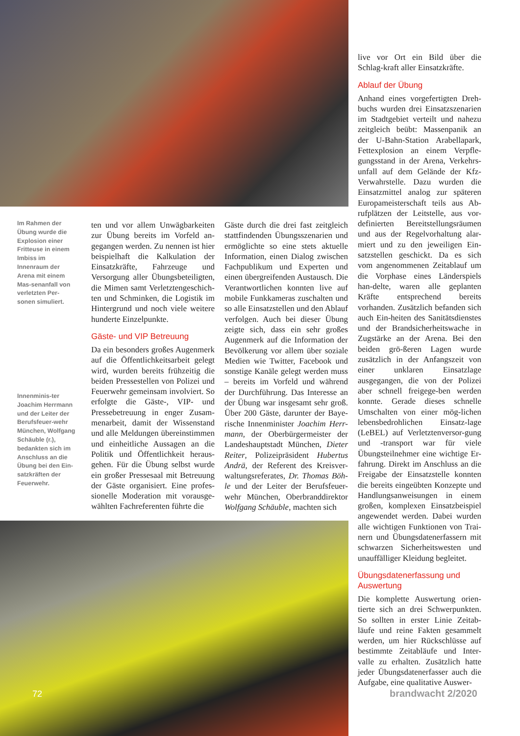Im Rahmen der Übung wurde die Explosion einer Fritteuse in einem Imbiss im Innenraum der Arena mit einem Mas-senanfall von verletzten Per-sonen simuliert.
ten und vor allem Unwägbarkeiten zur Übung bereits im Vorfeld an-gegangen werden. Zu nennen ist hier beispielhaft die Kalkulation der Einsatzkräfte, Fahrzeuge und Versorgung aller Übungsbeteiligten, die Mimen samt Verletztengeschich-ten und Schminken, die Logistik im Hintergrund und noch viele weitere hunderte Einzelpunkte.
Gäste- und VIP Betreuung
Da ein besonders großes Augenmerk auf die Öffentlichkeitsarbeit gelegt wird, wurden bereits frühzeitig die beiden Pressestellen von Polizei und Feuerwehr gemeinsam involviert. So erfolgte die Gäste-, VIP- und Pressebetreuung in enger Zusam-menarbeit, damit der Wissenstand und alle Meldungen übereinstimmen und einheitliche Aussagen an die Politik und Öffentlichkeit heraus-gehen. Für die Übung selbst wurde ein großer Pressesaal mit Betreuung der Gäste organisiert. Eine profes-sionelle Moderation mit vorausge-wählten Fachreferenten führte die
Gäste durch die drei fast zeitgleich stattfindenden Übungsszenarien und ermöglichte so eine stets aktuelle Information, einen Dialog zwischen Fachpublikum und Experten und einen übergreifenden Austausch. Die Verantwortlichen konnten live auf mobile Funkkameras zuschalten und so alle Einsatzstellen und den Ablauf verfolgen. Auch bei dieser Übung zeigte sich, dass ein sehr großes Augenmerk auf die Information der Bevölkerung vor allem über soziale Medien wie Twitter, Facebook und sonstige Kanäle gelegt werden muss – bereits im Vorfeld und während der Durchführung. Das Interesse an der Übung war insgesamt sehr groß. Über 200 Gäste, darunter der Baye-rische Innenminister Joachim Herr-mann, der Oberbürgermeister der Landeshauptstadt München, Dieter Reiter, Polizeipräsident Hubertus Andrä, der Referent des Kreisver-waltungsreferates, Dr. Thomas Böh-le und der Leiter der Berufsfeuer-wehr München, Oberbranddirektor Wolfgang Schäuble, machten sich
live vor Ort ein Bild über die Schlag-kraft aller Einsatzkräfte.
Ablauf der Übung
Anhand eines vorgefertigten Dreh-buchs wurden drei Einsatzszenarien im Stadtgebiet verteilt und nahezu zeitgleich beübt: Massenpanik an der U-Bahn-Station Arabellapark, Fettexplosion an einem Verpfle-gungsstand in der Arena, Verkehrs-unfall auf dem Gelände der Kfz-Verwahrstelle. Dazu wurden die Einsatzmittel analog zur späteren Europameisterschaft teils aus Ab-rufplätzen der Leitstelle, aus vor-definierten Bereitstellungsräumen und aus der Regelvorhaltung alar-miert und zu den jeweiligen Ein-satzstellen geschickt. Da es sich vom angenommenen Zeitablauf um die Vorphase eines Länderspiels han-delte, waren alle geplanten Kräfte entsprechend bereits vorhanden. Zusätzlich befanden sich auch Ein-heiten des Sanitätsdienstes und der Brandsicherheitswache in Zugstärke an der Arena. Bei den beiden grö-ßeren Lagen wurde zusätzlich in der Anfangszeit von einer unklaren Einsatzlage ausgegangen, die von der Polizei aber schnell freigege-ben werden konnte. Gerade dieses schnelle Umschalten von einer mög-lichen lebensbedrohlichen Einsatz-lage (LeBEL) auf Verletztenversor-gung und -transport war für viele Übungsteilnehmer eine wichtige Er-fahrung. Direkt im Anschluss an die Freigabe der Einsatzstelle konnten die bereits eingeübten Konzepte und Handlungsanweisungen in einem großen, komplexen Einsatzbeispiel angewendet werden. Dabei wurden alle wichtigen Funktionen von Trai-nern und Übungsdatenerfassern mit schwarzen Sicherheitswesten und unauffälliger Kleidung begleitet.
Übungsdatenerfassung und Auswertung
Die komplette Auswertung orien-tierte sich an drei Schwerpunkten. So sollten in erster Linie Zeitab-läufe und reine Fakten gesammelt werden, um hier Rückschlüsse auf bestimmte Zeitabläufe und Inter-valle zu erhalten. Zusätzlich hatte jeder Übungsdatenerfasser auch die Aufgabe, eine qualitative Auswer-
Innenminis-ter Joachim Herrmann und der Leiter der Berufsfeuer-wehr München, Wolfgang Schäuble (r.), bedankten sich im Anschluss an die Übung bei den Ein-satzkräften der Feuerwehr.
72 brandwacht 2/2020